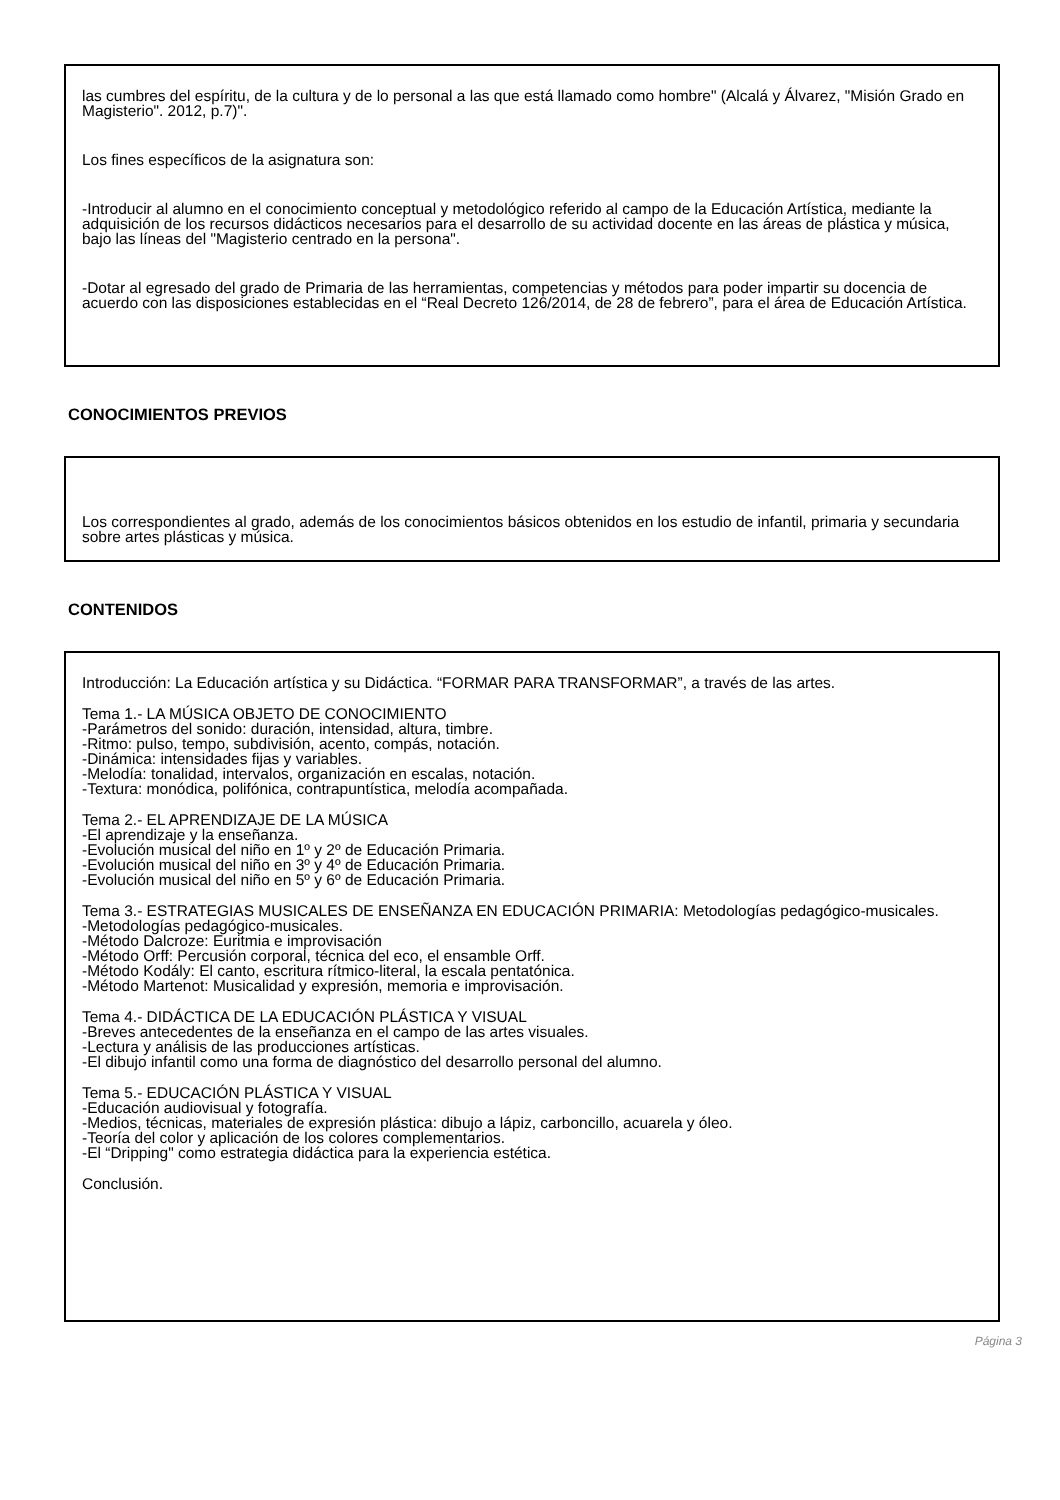las cumbres del espíritu, de la cultura y de lo personal a las que está llamado como hombre" (Alcalá y Álvarez, "Misión Grado en Magisterio". 2012, p.7)".
Los fines específicos de la asignatura son:
-Introducir al alumno en el conocimiento conceptual y metodológico referido al campo de la Educación Artística, mediante la adquisición de los recursos didácticos necesarios para el desarrollo de su actividad docente en las áreas de plástica y música, bajo las líneas del "Magisterio centrado en la persona".
-Dotar al egresado del grado de Primaria de las herramientas, competencias y métodos para poder impartir su docencia de acuerdo con las disposiciones establecidas en el “Real Decreto 126/2014, de 28 de febrero”, para el área de Educación Artística.
CONOCIMIENTOS PREVIOS
Los correspondientes al grado, además de los conocimientos básicos obtenidos en los estudio de infantil, primaria y secundaria sobre artes plásticas y música.
CONTENIDOS
Introducción: La Educación artística y su Didáctica. “FORMAR PARA TRANSFORMAR”, a través de las artes.
Tema 1.- LA MÚSICA OBJETO DE CONOCIMIENTO
-Parámetros del sonido: duración, intensidad, altura, timbre.
-Ritmo: pulso, tempo, subdivisión, acento, compás, notación.
-Dinámica: intensidades fijas y variables.
-Melodía: tonalidad, intervalos, organización en escalas, notación.
-Textura: monódica, polifónica, contrapuntística, melodía acompañada.
Tema 2.- EL APRENDIZAJE DE LA MÚSICA
-El aprendizaje y la enseñanza.
-Evolución musical del niño en 1º y 2º de Educación Primaria.
-Evolución musical del niño en 3º y 4º de Educación Primaria.
-Evolución musical del niño en 5º y 6º de Educación Primaria.
Tema 3.- ESTRATEGIAS MUSICALES DE ENSEÑANZA EN EDUCACIÓN PRIMARIA: Metodologías pedagógico-musicales.
-Metodologías pedagógico-musicales.
-Método Dalcroze: Euritmia e improvisación
-Método Orff: Percusión corporal, técnica del eco, el ensamble Orff.
-Método Kodály: El canto, escritura rítmico-literal, la escala pentatónica.
-Método Martenot: Musicalidad y expresión, memoria e improvisación.
Tema 4.- DIDÁCTICA DE LA EDUCACIÓN PLÁSTICA Y VISUAL
-Breves antecedentes de la enseñanza en el campo de las artes visuales.
-Lectura y análisis de las producciones artísticas.
-El dibujo infantil como una forma de diagnóstico del desarrollo personal del alumno.
Tema 5.- EDUCACIÓN PLÁSTICA Y VISUAL
-Educación audiovisual y fotografía.
-Medios, técnicas, materiales de expresión plástica: dibujo a lápiz, carboncillo, acuarela y óleo.
-Teoría del color y aplicación de los colores complementarios.
-El “Dripping" como estrategia didáctica para la experiencia estética.
Conclusión.
Página 3